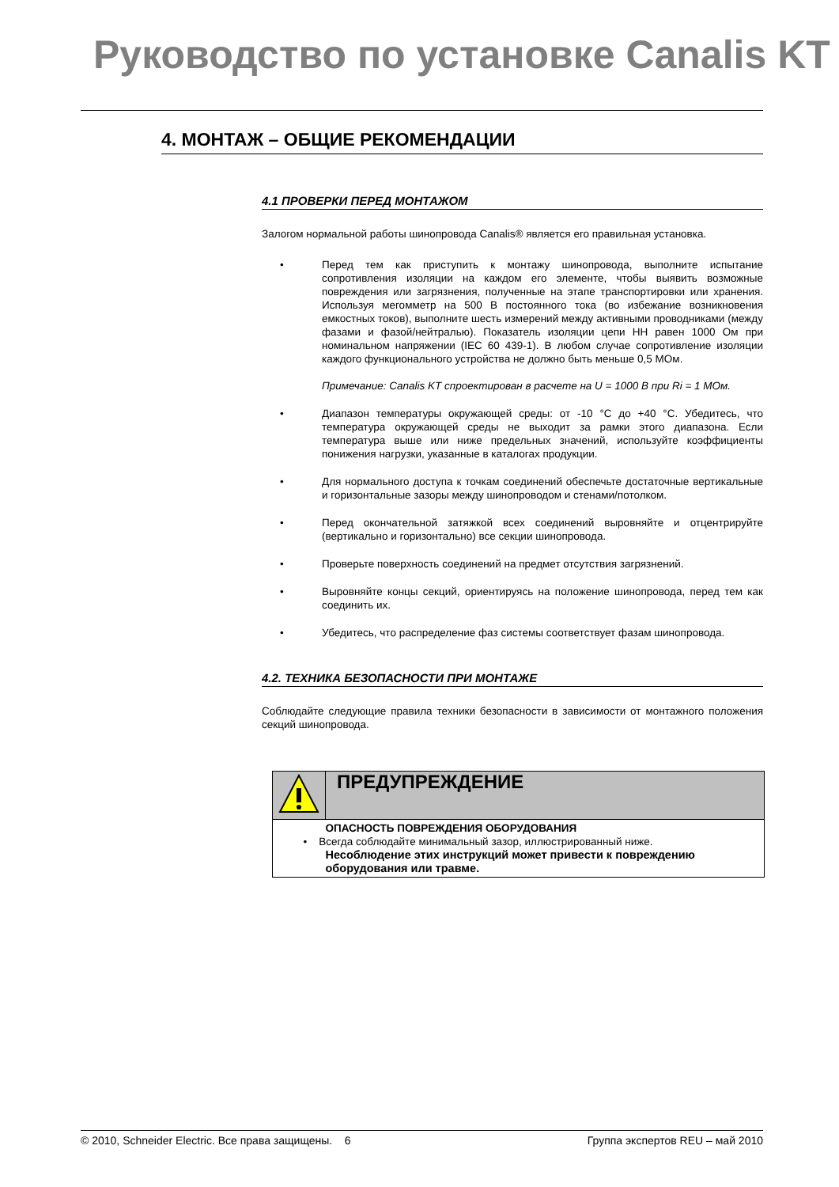Руководство по установке Canalis KT
4. МОНТАЖ – ОБЩИЕ РЕКОМЕНДАЦИИ
4.1 ПРОВЕРКИ ПЕРЕД МОНТАЖОМ
Залогом нормальной работы шинопровода Canalis® является его правильная установка.
• Перед тем как приступить к монтажу шинопровода, выполните испытание сопротивления изоляции на каждом его элементе, чтобы выявить возможные повреждения или загрязнения, полученные на этапе транспортировки или хранения. Используя мегомметр на 500 В постоянного тока (во избежание возникновения емкостных токов), выполните шесть измерений между активными проводниками (между фазами и фазой/нейтралью). Показатель изоляции цепи НН равен 1000 Ом при номинальном напряжении (IEC 60 439-1). В любом случае сопротивление изоляции каждого функционального устройства не должно быть меньше 0,5 МОм.
Примечание: Canalis KT спроектирован в расчете на U = 1000 В при Ri = 1 МОм.
• Диапазон температуры окружающей среды: от -10 °C до +40 °C. Убедитесь, что температура окружающей среды не выходит за рамки этого диапазона. Если температура выше или ниже предельных значений, используйте коэффициенты понижения нагрузки, указанные в каталогах продукции.
• Для нормального доступа к точкам соединений обеспечьте достаточные вертикальные и горизонтальные зазоры между шинопроводом и стенами/потолком.
• Перед окончательной затяжкой всех соединений выровняйте и отцентрируйте (вертикально и горизонтально) все секции шинопровода.
• Проверьте поверхность соединений на предмет отсутствия загрязнений.
• Выровняйте концы секций, ориентируясь на положение шинопровода, перед тем как соединить их.
• Убедитесь, что распределение фаз системы соответствует фазам шинопровода.
4.2. ТЕХНИКА БЕЗОПАСНОСТИ ПРИ МОНТАЖЕ
Соблюдайте следующие правила техники безопасности в зависимости от монтажного положения секций шинопровода.
| | ПРЕДУПРЕЖДЕНИЕ |
| | ОПАСНОСТЬ ПОВРЕЖДЕНИЯ ОБОРУДОВАНИЯ • Всегда соблюдайте минимальный зазор, иллюстрированный ниже. Несоблюдение этих инструкций может привести к повреждению оборудования или травме. |
© 2010, Schneider Electric. Все права защищены. 6 Группа экспертов REU – май 2010